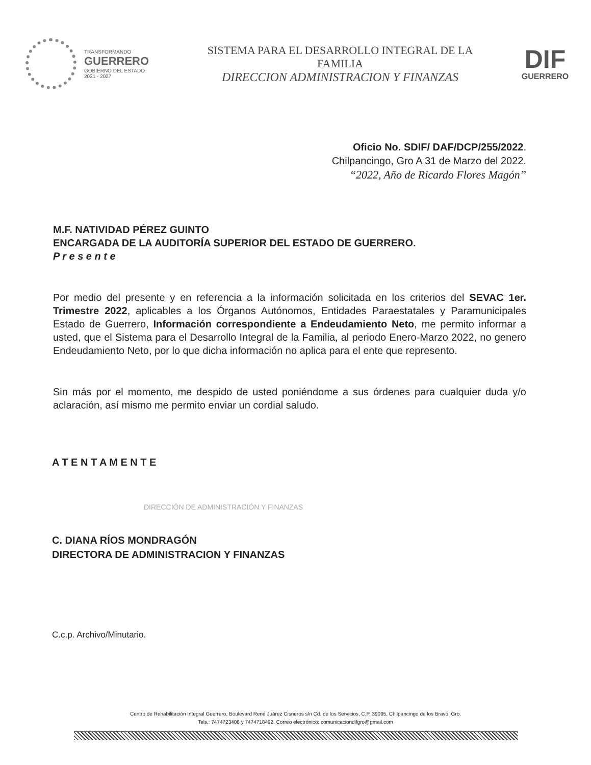TRANSFORMANDO
GUERRERO
GOBIERNO DEL ESTADO
2021 - 2027
SISTEMA PARA EL DESARROLLO INTEGRAL DE LA
FAMILIA
DIRECCION ADMINISTRACION Y FINANZAS
DIF
GUERRERO
Oficio No. SDIF/ DAF/DCP/255/2022.
Chilpancingo, Gro A 31 de Marzo del 2022.
“2022, Año de Ricardo Flores Magón”
M.F. NATIVIDAD PÉREZ GUINTO
ENCARGADA DE LA AUDITORÍA SUPERIOR DEL ESTADO DE GUERRERO.
P r e s e n t e
Por medio del presente y en referencia a la información solicitada en los criterios del SEVAC 1er. Trimestre 2022, aplicables a los Órganos Autónomos, Entidades Paraestatales y Paramunicipales Estado de Guerrero, Información correspondiente a Endeudamiento Neto, me permito informar a usted, que el Sistema para el Desarrollo Integral de la Familia, al periodo Enero-Marzo 2022, no genero Endeudamiento Neto, por lo que dicha información no aplica para el ente que represento.
Sin más por el momento, me despido de usted poniéndome a sus órdenes para cualquier duda y/o aclaración, así mismo me permito enviar un cordial saludo.
A T E N T A M E N T E
DIRECCIÓN DE ADMINISTRACIÓN Y FINANZAS
C. DIANA RÍOS MONDRAGÓN
DIRECTORA DE ADMINISTRACION Y FINANZAS
C.c.p. Archivo/Minutario.
Centro de Rehabilitación Integral Guerrero, Boulevard René Juárez Cisneros s/n Cd. de los Servicios, C.P. 39095, Chilpancingo de los Bravo, Gro.
Tels.: 7474723408 y 7474718492. Correo electrónico: comunicaciondifgro@gmail.com